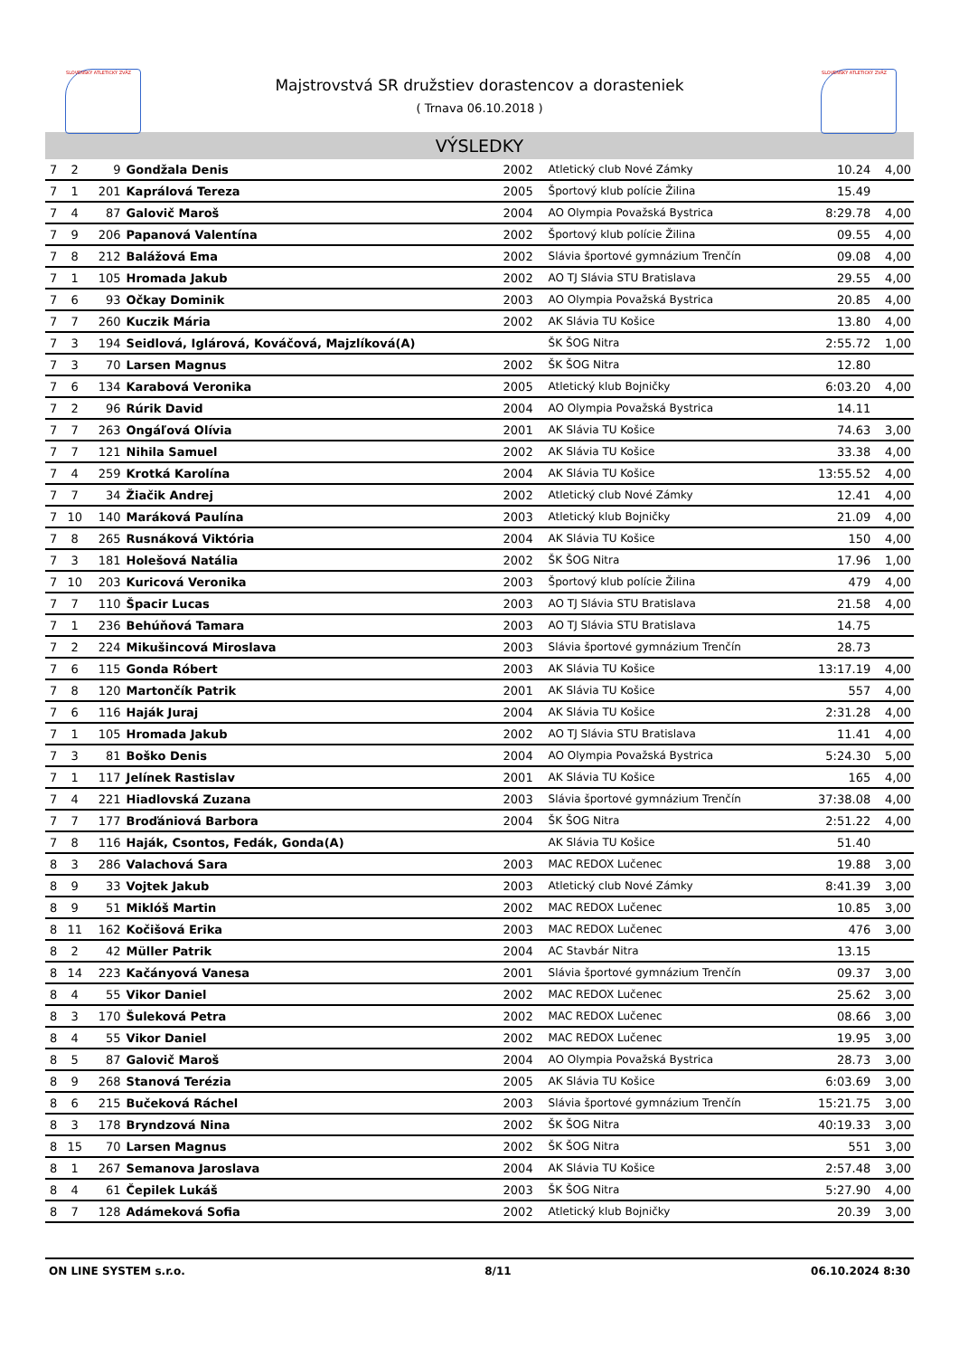SLOVENSKÝ ATLETICKÝ ZVÄZ SLOVENSKÝ ATLETICKÝ ZVÄZ
Majstrovstvá SR družstiev dorastencov a dorasteniek
( Trnava 06.10.2018 )
VÝSLEDKY
| 7 | 2 | 9 | Gondžala Denis | 2002 | Atletický club Nové Zámky | 10.24 | 4,00 |
| 7 | 1 | 201 | Kaprálová Tereza | 2005 | Športový klub polície Žilina | 15.49 | |
| 7 | 4 | 87 | Galovič Maroš | 2004 | AO Olympia Považská Bystrica | 8:29.78 | 4,00 |
| 7 | 9 | 206 | Papanová Valentína | 2002 | Športový klub polície Žilina | 09.55 | 4,00 |
| 7 | 8 | 212 | Balážová Ema | 2002 | Slávia športové gymnázium Trenčín | 09.08 | 4,00 |
| 7 | 1 | 105 | Hromada Jakub | 2002 | AO TJ Slávia STU Bratislava | 29.55 | 4,00 |
| 7 | 6 | 93 | Očkay Dominik | 2003 | AO Olympia Považská Bystrica | 20.85 | 4,00 |
| 7 | 7 | 260 | Kuczik Mária | 2002 | AK Slávia TU Košice | 13.80 | 4,00 |
| 7 | 3 | 194 | Seidlová, Iglárová, Kováčová, Majzlíková(A) | | ŠK ŠOG Nitra | 2:55.72 | 1,00 |
| 7 | 3 | 70 | Larsen Magnus | 2002 | ŠK ŠOG Nitra | 12.80 | |
| 7 | 6 | 134 | Karabová Veronika | 2005 | Atletický klub Bojničky | 6:03.20 | 4,00 |
| 7 | 2 | 96 | Rúrik David | 2004 | AO Olympia Považská Bystrica | 14.11 | |
| 7 | 7 | 263 | Ongáľová Olívia | 2001 | AK Slávia TU Košice | 74.63 | 3,00 |
| 7 | 7 | 121 | Nihila Samuel | 2002 | AK Slávia TU Košice | 33.38 | 4,00 |
| 7 | 4 | 259 | Krotká Karolína | 2004 | AK Slávia TU Košice | 13:55.52 | 4,00 |
| 7 | 7 | 34 | Žiačik Andrej | 2002 | Atletický club Nové Zámky | 12.41 | 4,00 |
| 7 | 10 | 140 | Maráková Paulína | 2003 | Atletický klub Bojničky | 21.09 | 4,00 |
| 7 | 8 | 265 | Rusnáková Viktória | 2004 | AK Slávia TU Košice | 150 | 4,00 |
| 7 | 3 | 181 | Holešová Natália | 2002 | ŠK ŠOG Nitra | 17.96 | 1,00 |
| 7 | 10 | 203 | Kuricová Veronika | 2003 | Športový klub polície Žilina | 479 | 4,00 |
| 7 | 7 | 110 | Špacir Lucas | 2003 | AO TJ Slávia STU Bratislava | 21.58 | 4,00 |
| 7 | 1 | 236 | Behúňová Tamara | 2003 | AO TJ Slávia STU Bratislava | 14.75 | |
| 7 | 2 | 224 | Mikušincová Miroslava | 2003 | Slávia športové gymnázium Trenčín | 28.73 | |
| 7 | 6 | 115 | Gonda Róbert | 2003 | AK Slávia TU Košice | 13:17.19 | 4,00 |
| 7 | 8 | 120 | Martončík Patrik | 2001 | AK Slávia TU Košice | 557 | 4,00 |
| 7 | 6 | 116 | Haják Juraj | 2004 | AK Slávia TU Košice | 2:31.28 | 4,00 |
| 7 | 1 | 105 | Hromada Jakub | 2002 | AO TJ Slávia STU Bratislava | 11.41 | 4,00 |
| 7 | 3 | 81 | Boško Denis | 2004 | AO Olympia Považská Bystrica | 5:24.30 | 5,00 |
| 7 | 1 | 117 | Jelínek Rastislav | 2001 | AK Slávia TU Košice | 165 | 4,00 |
| 7 | 4 | 221 | Hiadlovská Zuzana | 2003 | Slávia športové gymnázium Trenčín | 37:38.08 | 4,00 |
| 7 | 7 | 177 | Broďániová Barbora | 2004 | ŠK ŠOG Nitra | 2:51.22 | 4,00 |
| 7 | 8 | 116 | Haják, Csontos, Fedák, Gonda(A) | | AK Slávia TU Košice | 51.40 | |
| 8 | 3 | 286 | Valachová Sara | 2003 | MAC REDOX Lučenec | 19.88 | 3,00 |
| 8 | 9 | 33 | Vojtek Jakub | 2003 | Atletický club Nové Zámky | 8:41.39 | 3,00 |
| 8 | 9 | 51 | Miklóš Martin | 2002 | MAC REDOX Lučenec | 10.85 | 3,00 |
| 8 | 11 | 162 | Kočišová Erika | 2003 | MAC REDOX Lučenec | 476 | 3,00 |
| 8 | 2 | 42 | Müller Patrik | 2004 | AC Stavbár Nitra | 13.15 | |
| 8 | 14 | 223 | Kačányová Vanesa | 2001 | Slávia športové gymnázium Trenčín | 09.37 | 3,00 |
| 8 | 4 | 55 | Vikor Daniel | 2002 | MAC REDOX Lučenec | 25.62 | 3,00 |
| 8 | 3 | 170 | Šuleková Petra | 2002 | MAC REDOX Lučenec | 08.66 | 3,00 |
| 8 | 4 | 55 | Vikor Daniel | 2002 | MAC REDOX Lučenec | 19.95 | 3,00 |
| 8 | 5 | 87 | Galovič Maroš | 2004 | AO Olympia Považská Bystrica | 28.73 | 3,00 |
| 8 | 9 | 268 | Stanová Terézia | 2005 | AK Slávia TU Košice | 6:03.69 | 3,00 |
| 8 | 6 | 215 | Bučeková Ráchel | 2003 | Slávia športové gymnázium Trenčín | 15:21.75 | 3,00 |
| 8 | 3 | 178 | Bryndzová Nina | 2002 | ŠK ŠOG Nitra | 40:19.33 | 3,00 |
| 8 | 15 | 70 | Larsen Magnus | 2002 | ŠK ŠOG Nitra | 551 | 3,00 |
| 8 | 1 | 267 | Semanova Jaroslava | 2004 | AK Slávia TU Košice | 2:57.48 | 3,00 |
| 8 | 4 | 61 | Čepilek Lukáš | 2003 | ŠK ŠOG Nitra | 5:27.90 | 4,00 |
| 8 | 7 | 128 | Adámeková Sofia | 2002 | Atletický klub Bojničky | 20.39 | 3,00 |
ON LINE SYSTEM s.r.o. 8/11 06.10.2024 8:30